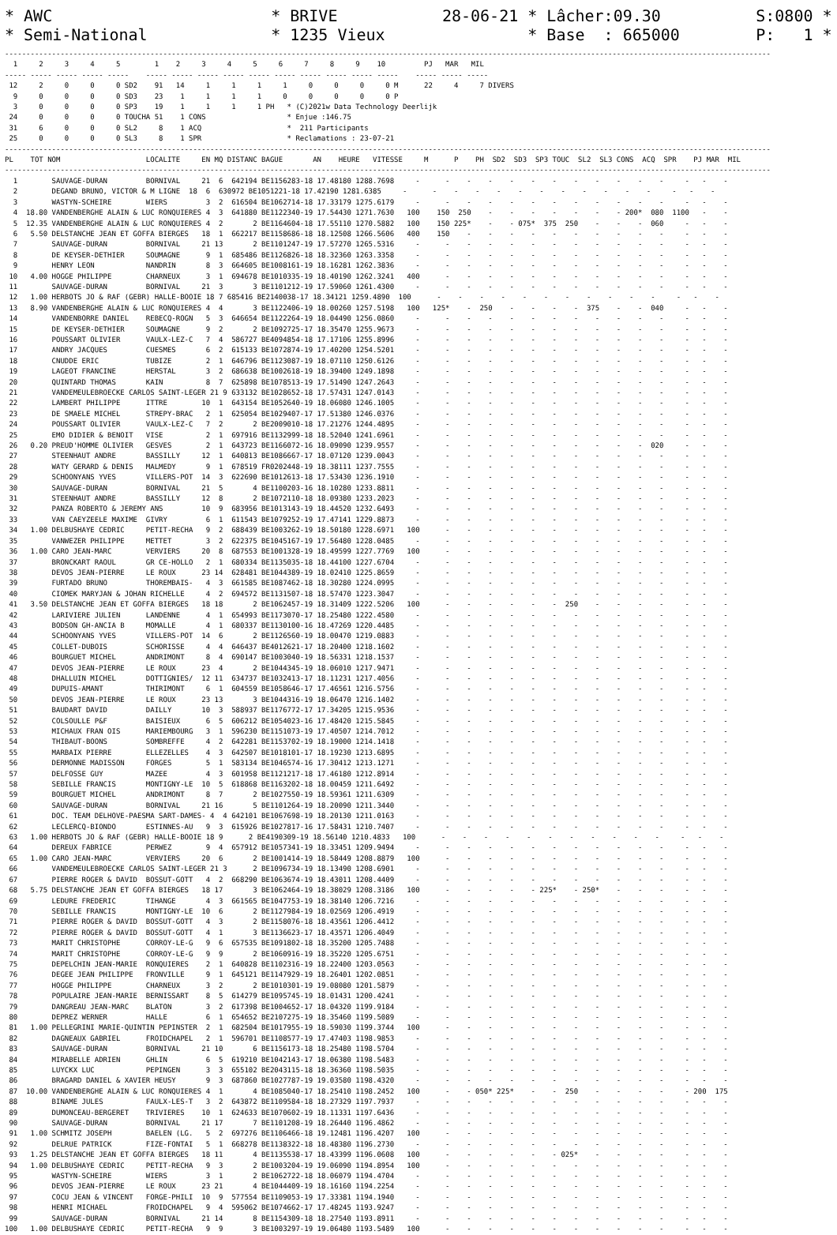* AWC * BRIVE 28-06-21 * Lâcher:09.30 S:0800 * * Semi-National * 1235 Vieux * Base : 665000 P: 1 *
-----------------------------------------------------------------------------------------------------------------------------------------------------------------------------------
  1     2     3     4     5        1    2     3     4     5     6     7     8     9    10         PJ   MAR   MIL
----- ----- ----- ----- -----    ----- ----- ----- ----- ----- ----- ----- ----- ----- -----    ----- ----- -----
 12     2     0     0     0 SD2    91   14     1     1     1     1     0     0     0     0 M      22     4     7 DIVERS
  9     0     0     0     0 SD3    23    1     1     1     1     0     0     0     0     0 P
  3     0     0     0     0 SP3    19    1     1     1     1 PH   * (C)2021w Data Technology Deerlijk
 24     0     0     0     0 TOUCHA 51    1 CONS                   * Enjue :146.75
 31     6     0     0     0 SL2     8    1 ACQ                    *  211 Participants
 25     0     0     0     0 SL3     8    1 SPR                    * Reclamations : 23-07-21
-----------------------------------------------------------------------------------------------------------------------------------------------------------------------------------
PL    TOT NOM                    LOCALITE     EN MQ DISTANC BAGUE       AN    HEURE   VITESSE     M      P    PH  SD2  SD3  SP3 TOUC  SL2  SL3 CONS  ACQ  SPR    PJ MAR  MIL
-----------------------------------------------------------------------------------------------------------------------------------------------------------------------------------
  1        SAUVAGE-DURAN         BORNIVAL     21  6  642194 BE1156283-18 17.48180 1288.7698     -      -    -    -    -    -    -    -    -    -    -    -     -   -    -
  2        DEGAND BRUNO, VICTOR & M LIGNE  18  6  630972 BE1051221-18 17.42190 1281.6385     -      -    -    -    -    -    -    -    -    -    -    -     -   -    -
  3        WASTYN-SCHEIRE        WIERS         3  2  616504 BE1062714-18 17.33179 1275.6179     -      -    -    -    -    -    -    -    -    -    -    -     -   -    -
  4  18.80 VANDENBERGHE ALAIN & LUC RONQUIERES 4  3  641880 BE1122340-19 17.54430 1271.7630   100    150  250    -    -    -    -    -    -    - 200*  080  1100   -    -
  5  12.35 VANDENBERGHE ALAIN & LUC RONQUIERES 4  2       2 BE1164604-18 17.55110 1270.5882   100    150 225*    -    - 075*  375  250    -    -    -  060     -   -    -
  6   5.50 DELSTANCHE JEAN ET GOFFA BIERGES   18  1  662217 BE1158686-18 18.12508 1266.5606   400    150    -    -    -    -    -    -    -    -    -    -     -   -    -
  7        SAUVAGE-DURAN         BORNIVAL     21 13       2 BE1101247-19 17.57270 1265.5316     -      -    -    -    -    -    -    -    -    -    -    -     -   -    -
  8        DE KEYSER-DETHIER     SOUMAGNE      9  1  685486 BE1126826-18 18.32360 1263.3358     -      -    -    -    -    -    -    -    -    -    -    -     -   -    -
  9        HENRY LEON            NANDRIN       8  3  664605 BE1008161-19 18.16281 1262.3836     -      -    -    -    -    -    -    -    -    -    -    -     -   -    -
 10   4.00 HOGGE PHILIPPE        CHARNEUX      3  1  694678 BE1010335-19 18.40190 1262.3241   400      -    -    -    -    -    -    -    -    -    -    -     -   -    -
 11        SAUVAGE-DURAN         BORNIVAL     21  3       3 BE1101212-19 17.59060 1261.4300     -      -    -    -    -    -    -    -    -    -    -    -     -   -    -
 12   1.00 HERBOTS JO & RAF (GEBR) HALLE-BOOIE 18 7 685416 BE2140038-17 18.34121 1259.4890  100      -    -    -    -    -    -    -    -    -    -    -     -   -    -
 13   8.90 VANDENBERGHE ALAIN & LUC RONQUIERES 4  4       3 BE1122406-19 18.00260 1257.5198   100   125*    -  250    -    -    -    -  375    -    -  040     -   -    -
 14        VANDENBORRE DANIEL    REBECQ-ROGN   5  3  646654 BE1122264-19 18.04490 1256.0860     -      -    -    -    -    -    -    -    -    -    -    -     -   -    -
 15        DE KEYSER-DETHIER     SOUMAGNE      9  2       2 BE1092725-17 18.35470 1255.9673     -      -    -    -    -    -    -    -    -    -    -    -     -   -    -
 16        POUSSART OLIVIER      VAULX-LEZ-C   7  4  586727 BE4094854-18 17.17106 1255.8996     -      -    -    -    -    -    -    -    -    -    -    -     -   -    -
 17        ANDRY JACQUES         CUESMES       6  2  615133 BE1072874-19 17.40200 1254.5201     -      -    -    -    -    -    -    -    -    -    -    -     -   -    -
 18        CNUDDE ERIC           TUBIZE        2  1  646796 BE1123087-19 18.07110 1250.6126     -      -    -    -    -    -    -    -    -    -    -    -     -   -    -
 19        LAGEOT FRANCINE       HERSTAL       3  2  686638 BE1002618-19 18.39400 1249.1898     -      -    -    -    -    -    -    -    -    -    -    -     -   -    -
 20        QUINTARD THOMAS       KAIN          8  7  625898 BE1078513-19 17.51490 1247.2643     -      -    -    -    -    -    -    -    -    -    -    -     -   -    -
 21        VANDEMEULEBROECKE CARLOS SAINT-LEGER 21 9 633132 BE1028652-18 17.57431 1247.0143     -      -    -    -    -    -    -    -    -    -    -    -     -   -    -
 22        LAMBERT PHILIPPE      ITTRE        10  1  643154 BE1052640-19 18.06080 1246.1005     -      -    -    -    -    -    -    -    -    -    -    -     -   -    -
 23        DE SMAELE MICHEL      STREPY-BRAC   2  1  625054 BE1029407-17 17.51380 1246.0376     -      -    -    -    -    -    -    -    -    -    -    -     -   -    -
 24        POUSSART OLIVIER      VAULX-LEZ-C   7  2       2 BE2009010-18 17.21276 1244.4895     -      -    -    -    -    -    -    -    -    -    -    -     -   -    -
 25        EMO DIDIER & BENOIT   VISE          2  1  697916 BE1132999-18 18.52040 1241.6961     -      -    -    -    -    -    -    -    -    -    -    -     -   -    -
 26   0.20 PREUD'HOMME OLIVIER   GESVES        2  1  643723 BE1166072-16 18.09090 1239.9557     -      -    -    -    -    -    -    -    -    -    -  020     -   -    -
 27        STEENHAUT ANDRE       BASSILLY     12  1  640813 BE1086667-17 18.07120 1239.0043     -      -    -    -    -    -    -    -    -    -    -    -     -   -    -
 28        WATY GERARD & DENIS   MALMEDY       9  1  678519 FR0202448-19 18.38111 1237.7555     -      -    -    -    -    -    -    -    -    -    -    -     -   -    -
 29        SCHOONYANS YVES       VILLERS-POT  14  3  622690 BE1012613-18 17.53430 1236.1910     -      -    -    -    -    -    -    -    -    -    -    -     -   -    -
 30        SAUVAGE-DURAN         BORNIVAL     21  5       4 BE1100203-16 18.10280 1233.8811     -      -    -    -    -    -    -    -    -    -    -    -     -   -    -
 31        STEENHAUT ANDRE       BASSILLY     12  8       2 BE1072110-18 18.09380 1233.2023     -      -    -    -    -    -    -    -    -    -    -    -     -   -    -
 32        PANZA ROBERTO & JEREMY ANS         10  9  683956 BE1013143-19 18.44520 1232.6493     -      -    -    -    -    -    -    -    -    -    -    -     -   -    -
 33        VAN CAEYZEELE MAXIME  GIVRY         6  1  611543 BE1079252-19 17.47141 1229.8873     -      -    -    -    -    -    -    -    -    -    -    -     -   -    -
 34   1.00 DELBUSHAYE CEDRIC     PETIT-RECHA   9  2  688439 BE1003262-19 18.50180 1228.6971   100      -    -    -    -    -    -    -    -    -    -    -     -   -    -
 35        VANWEZER PHILIPPE     METTET        3  2  622375 BE1045167-19 17.56480 1228.0485     -      -    -    -    -    -    -    -    -    -    -    -     -   -    -
 36   1.00 CARO JEAN-MARC        VERVIERS     20  8  687553 BE1001328-19 18.49599 1227.7769   100      -    -    -    -    -    -    -    -    -    -    -     -   -    -
 37        BRONCKART RAOUL       GR CE-HOLLO   2  1  680334 BE1135035-18 18.44100 1227.6704     -      -    -    -    -    -    -    -    -    -    -    -     -   -    -
 38        DEVOS JEAN-PIERRE     LE ROUX      23 14  628481 BE1044389-19 18.02410 1225.8659     -      -    -    -    -    -    -    -    -    -    -    -     -   -    -
 39        FURTADO BRUNO         THOREMBAIS-   4  3  661585 BE1087462-18 18.30280 1224.0995     -      -    -    -    -    -    -    -    -    -    -    -     -   -    -
 40        CIOMEK MARYJAN & JOHAN RICHELLE     4  2  694572 BE1131507-18 18.57470 1223.3047     -      -    -    -    -    -    -    -    -    -    -    -     -   -    -
 41   3.50 DELSTANCHE JEAN ET GOFFA BIERGES   18 18       2 BE1062457-19 18.31409 1222.5206   100      -    -    -    -    -    -  250    -    -    -    -     -   -    -
 42        LARIVIERE JULIEN      LANDENNE      4  1  654993 BE1173070-17 18.25480 1222.4580     -      -    -    -    -    -    -    -    -    -    -    -     -   -    -
 43        BODSON GH-ANCIA B     MOMALLE       4  1  680337 BE1130100-16 18.47269 1220.4485     -      -    -    -    -    -    -    -    -    -    -    -     -   -    -
 44        SCHOONYANS YVES       VILLERS-POT  14  6       2 BE1126560-19 18.00470 1219.0883     -      -    -    -    -    -    -    -    -    -    -    -     -   -    -
 45        COLLET-DUBOIS         SCHORISSE     4  4  646437 BE4012621-17 18.20400 1218.1602     -      -    -    -    -    -    -    -    -    -    -    -     -   -    -
 46        BOURGUET MICHEL       ANDRIMONT     8  4  690147 BE1003040-19 18.56331 1218.1537     -      -    -    -    -    -    -    -    -    -    -    -     -   -    -
 47        DEVOS JEAN-PIERRE     LE ROUX      23  4       2 BE1044345-19 18.06010 1217.9471     -      -    -    -    -    -    -    -    -    -    -    -     -   -    -
 48        DHALLUIN MICHEL       DOTTIGNIES/  12 11  634737 BE1032413-17 18.11231 1217.4056     -      -    -    -    -    -    -    -    -    -    -    -     -   -    -
 49        DUPUIS-AMANT          THIRIMONT     6  1  604559 BE1058646-17 17.46561 1216.5756     -      -    -    -    -    -    -    -    -    -    -    -     -   -    -
 50        DEVOS JEAN-PIERRE     LE ROUX      23 13       3 BE1044316-19 18.06470 1216.1402     -      -    -    -    -    -    -    -    -    -    -    -     -   -    -
 51        BAUDART DAVID         DAILLY       10  3  588937 BE1176772-17 17.34205 1215.9536     -      -    -    -    -    -    -    -    -    -    -    -     -   -    -
 52        COLSOULLE P&F         BAISIEUX      6  5  606212 BE1054023-16 17.48420 1215.5845     -      -    -    -    -    -    -    -    -    -    -    -     -   -    -
 53        MICHAUX FRAN OIS      MARIEMBOURG   3  1  596230 BE1151073-19 17.40507 1214.7012     -      -    -    -    -    -    -    -    -    -    -    -     -   -    -
 54        THIBAUT-BOONS         SOMBREFFE     4  2  642281 BE1153702-19 18.19000 1214.1418     -      -    -    -    -    -    -    -    -    -    -    -     -   -    -
 55        MARBAIX PIERRE        ELLEZELLES    4  3  642507 BE1018101-17 18.19230 1213.6895     -      -    -    -    -    -    -    -    -    -    -    -     -   -    -
 56        DERMONNE MADISSON     FORGES        5  1  583134 BE1046574-16 17.30412 1213.1271     -      -    -    -    -    -    -    -    -    -    -    -     -   -    -
 57        DELFOSSE GUY          MAZEE         4  3  601958 BE1121217-18 17.46180 1212.8914     -      -    -    -    -    -    -    -    -    -    -    -     -   -    -
 58        SEBILLE FRANCIS       MONTIGNY-LE  10  5  618868 BE1163202-18 18.00459 1211.6492     -      -    -    -    -    -    -    -    -    -    -    -     -   -    -
 59        BOURGUET MICHEL       ANDRIMONT     8  7       2 BE1027550-19 18.59361 1211.6309     -      -    -    -    -    -    -    -    -    -    -    -     -   -    -
 60        SAUVAGE-DURAN         BORNIVAL     21 16       5 BE1101264-19 18.20090 1211.3440     -      -    -    -    -    -    -    -    -    -    -    -     -   -    -
 61        DOC. TEAM DELHOVE-PAESMA SART-DAMES- 4  4 642101 BE1067698-19 18.20130 1211.0163     -      -    -    -    -    -    -    -    -    -    -    -     -   -    -
 62        LECLERCQ-BIONDO       ESTINNES-AU   9  3  615926 BE1027817-16 17.58431 1210.7407     -      -    -    -    -    -    -    -    -    -    -    -     -   -    -
 63   1.00 HERBOTS JO & RAF (GEBR) HALLE-BOOIE 18 9      2 BE4190309-19 18.56140 1210.4833   100      -    -    -    -    -    -    -    -    -    -    -     -   -    -
 64        DEREUX FABRICE        PERWEZ        9  4  657912 BE1057341-19 18.33451 1209.9494     -      -    -    -    -    -    -    -    -    -    -    -     -   -    -
 65   1.00 CARO JEAN-MARC        VERVIERS     20  6       2 BE1001414-19 18.58449 1208.8879   100      -    -    -    -    -    -    -    -    -    -    -     -   -    -
 66        VANDEMEULEBROECKE CARLOS SAINT-LEGER 21 3      2 BE1096734-19 18.13490 1208.6901     -      -    -    -    -    -    -    -    -    -    -    -     -   -    -
 67        PIERRE ROGER & DAVID  BOSSUT-GOTT   4  2  668290 BE1063674-19 18.43011 1208.4409     -      -    -    -    -    -    -    -    -    -    -    -     -   -    -
 68   5.75 DELSTANCHE JEAN ET GOFFA BIERGES   18 17       3 BE1062464-19 18.38029 1208.3186   100      -    -    -    -    - 225*    - 250*    -    -    -     -   -    -
 69        LEDURE FREDERIC       TIHANGE       4  3  661565 BE1047753-19 18.38140 1206.7216     -      -    -    -    -    -    -    -    -    -    -    -     -   -    -
 70        SEBILLE FRANCIS       MONTIGNY-LE  10  6       2 BE1127984-19 18.02569 1206.4919     -      -    -    -    -    -    -    -    -    -    -    -     -   -    -
 71        PIERRE ROGER & DAVID  BOSSUT-GOTT   4  3       2 BE1158076-18 18.43561 1206.4412     -      -    -    -    -    -    -    -    -    -    -    -     -   -    -
 72        PIERRE ROGER & DAVID  BOSSUT-GOTT   4  1       3 BE1136623-17 18.43571 1206.4049     -      -    -    -    -    -    -    -    -    -    -    -     -   -    -
 73        MARIT CHRISTOPHE      CORROY-LE-G   9  6  657535 BE1091802-18 18.35200 1205.7488     -      -    -    -    -    -    -    -    -    -    -    -     -   -    -
 74        MARIT CHRISTOPHE      CORROY-LE-G   9  9       2 BE1060916-19 18.35220 1205.6751     -      -    -    -    -    -    -    -    -    -    -    -     -   -    -
 75        DEPELCHIN JEAN-MARIE  RONQUIERES    2  1  640828 BE1102316-19 18.22400 1203.0563     -      -    -    -    -    -    -    -    -    -    -    -     -   -    -
 76        DEGEE JEAN PHILIPPE   FRONVILLE     9  1  645121 BE1147929-19 18.26401 1202.0851     -      -    -    -    -    -    -    -    -    -    -    -     -   -    -
 77        HOGGE PHILIPPE        CHARNEUX      3  2       2 BE1010301-19 19.08080 1201.5879     -      -    -    -    -    -    -    -    -    -    -    -     -   -    -
 78        POPULAIRE JEAN-MARIE  BERNISSART    8  5  614279 BE1095745-19 18.01431 1200.4241     -      -    -    -    -    -    -    -    -    -    -    -     -   -    -
 79        DANGREAU JEAN-MARC    BLATON        3  2  617398 BE1004652-17 18.04320 1199.9184     -      -    -    -    -    -    -    -    -    -    -    -     -   -    -
 80        DEPREZ WERNER         HALLE         6  1  654652 BE2107275-19 18.35460 1199.5089     -      -    -    -    -    -    -    -    -    -    -    -     -   -    -
 81   1.00 PELLEGRINI MARIE-QUINTIN PEPINSTER  2  1  682504 BE1017955-19 18.59030 1199.3744   100      -    -    -    -    -    -    -    -    -    -    -     -   -    -
 82        DAGNEAUX GABRIEL      FROIDCHAPEL   2  1  596701 BE1108577-19 17.47403 1198.9853     -      -    -    -    -    -    -    -    -    -    -    -     -   -    -
 83        SAUVAGE-DURAN         BORNIVAL     21 10       6 BE1156173-18 18.25480 1198.5704     -      -    -    -    -    -    -    -    -    -    -    -     -   -    -
 84        MIRABELLE ADRIEN      GHLIN         6  5  619210 BE1042143-17 18.06380 1198.5483     -      -    -    -    -    -    -    -    -    -    -    -     -   -    -
 85        LUYCKX LUC            PEPINGEN      3  3  655102 BE2043115-18 18.36360 1198.5035     -      -    -    -    -    -    -    -    -    -    -    -     -   -    -
 86        BRAGARD DANIEL & XAVIER HEUSY       9  3  687860 BE1027787-19 19.03580 1198.4320     -      -    -    -    -    -    -    -    -    -    -    -     -   -    -
 87  10.00 VANDENBERGHE ALAIN & LUC RONQUIERES 4  1       4 BE1085040-17 18.25410 1198.2452   100      -    - 050* 225*    -    -  250    -    -    -    -     - 200  175
 88        BINAME JULES          FAULX-LES-T   3  2  643872 BE1109584-18 18.27329 1197.7937     -      -    -    -    -    -    -    -    -    -    -    -     -   -    -
 89        DUMONCEAU-BERGERET    TRIVIERES    10  1  624633 BE1070602-19 18.11331 1197.6436     -      -    -    -    -    -    -    -    -    -    -    -     -   -    -
 90        SAUVAGE-DURAN         BORNIVAL     21 17       7 BE1101208-19 18.26440 1196.4862     -      -    -    -    -    -    -    -    -    -    -    -     -   -    -
 91   1.00 SCHMITZ JOSEPH        BAELEN (LG.   5  2  697276 BE1106466-18 19.12481 1196.4207   100      -    -    -    -    -    -    -    -    -    -    -     -   -    -
 92        DELRUE PATRICK        FIZE-FONTAI   5  1  668278 BE1138322-18 18.48380 1196.2730     -      -    -    -    -    -    -    -    -    -    -    -     -   -    -
 93   1.25 DELSTANCHE JEAN ET GOFFA BIERGES   18 11       4 BE1135538-17 18.43399 1196.0608   100      -    -    -    -    -    - 025*    -    -    -    -     -   -    -
 94   1.00 DELBUSHAYE CEDRIC     PETIT-RECHA   9  3       2 BE1003204-19 19.06090 1194.8954   100      -    -    -    -    -    -    -    -    -    -    -     -   -    -
 95        WASTYN-SCHEIRE        WIERS         3  1       2 BE1062722-18 18.06079 1194.4704     -      -    -    -    -    -    -    -    -    -    -    -     -   -    -
 96        DEVOS JEAN-PIERRE     LE ROUX      23 21       4 BE1044409-19 18.16160 1194.2254     -      -    -    -    -    -    -    -    -    -    -    -     -   -    -
 97        COCU JEAN & VINCENT   FORGE-PHILI  10  9  577554 BE1109053-19 17.33381 1194.1940     -      -    -    -    -    -    -    -    -    -    -    -     -   -    -
 98        HENRI MICHAEL         FROIDCHAPEL   9  4  595062 BE1074662-17 17.48245 1193.9247     -      -    -    -    -    -    -    -    -    -    -    -     -   -    -
 99        SAUVAGE-DURAN         BORNIVAL     21 14       8 BE1154309-18 18.27540 1193.8911     -      -    -    -    -    -    -    -    -    -    -    -     -   -    -
100   1.00 DELBUSHAYE CEDRIC     PETIT-RECHA   9  9       3 BE1003297-19 19.06480 1193.5489   100      -    -    -    -    -    -    -    -    -    -    -     -   -    -